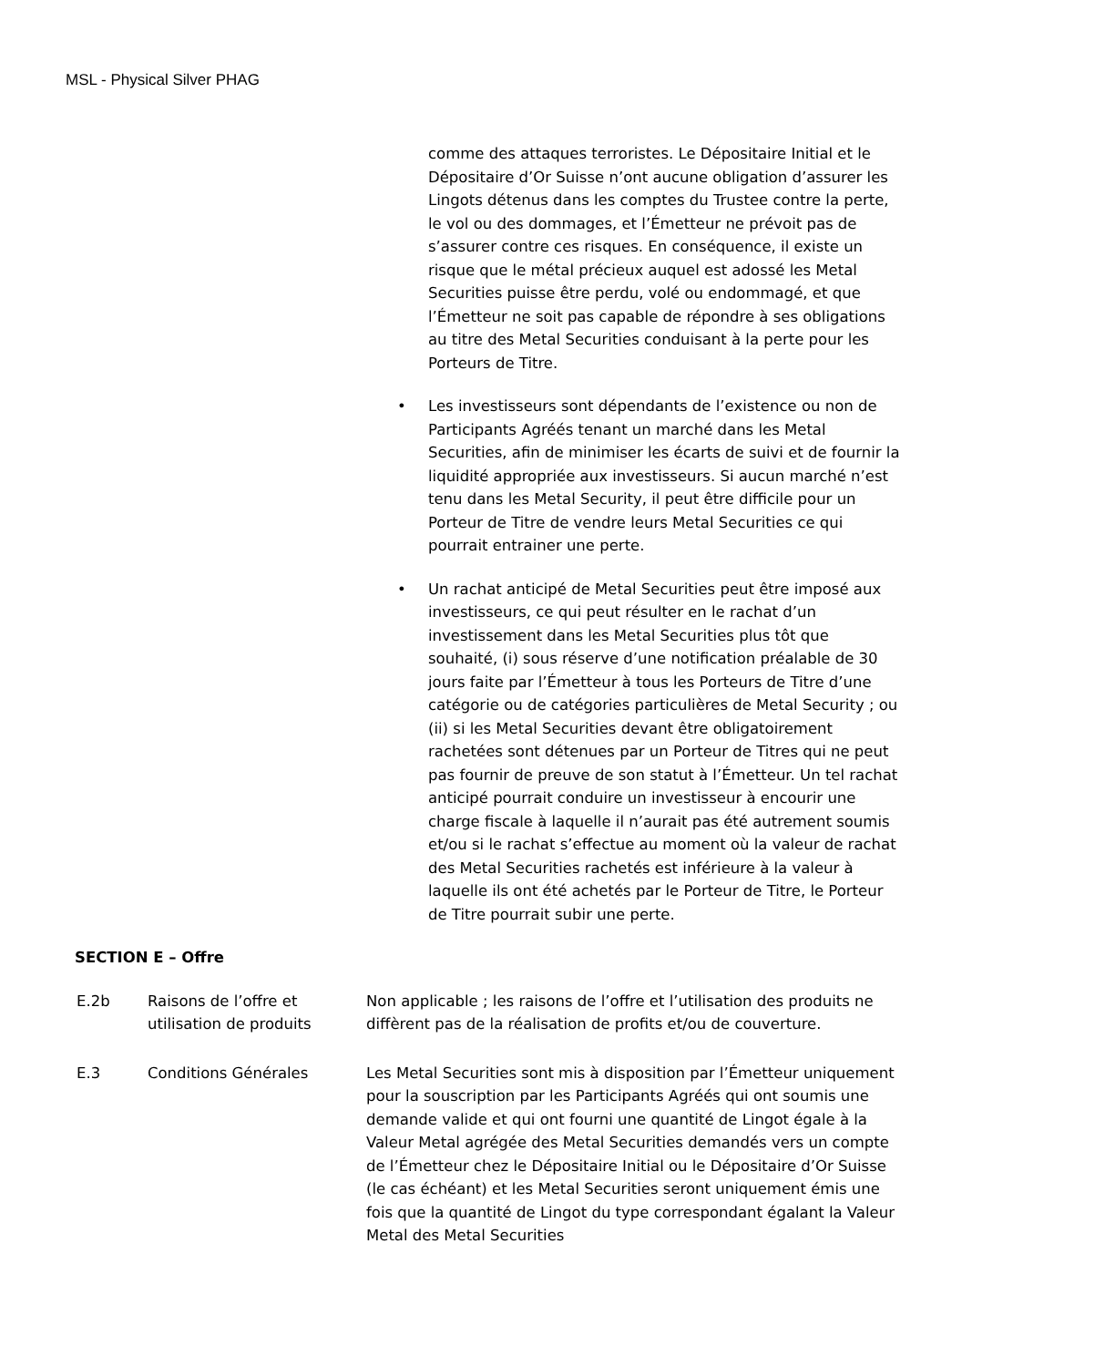MSL - Physical Silver PHAG
comme des attaques terroristes. Le Dépositaire Initial et le Dépositaire d’Or Suisse n’ont aucune obligation d’assurer les Lingots détenus dans les comptes du Trustee contre la perte, le vol ou des dommages, et l’Émetteur ne prévoit pas de s’assurer contre ces risques. En conséquence, il existe un risque que le métal précieux auquel est adossé les Metal Securities puisse être perdu, volé ou endommagé, et que l’Émetteur ne soit pas capable de répondre à ses obligations au titre des Metal Securities conduisant à la perte pour les Porteurs de Titre.
• Les investisseurs sont dépendants de l’existence ou non de Participants Agréés tenant un marché dans les Metal Securities, afin de minimiser les écarts de suivi et de fournir la liquidité appropriée aux investisseurs. Si aucun marché n’est tenu dans les Metal Security, il peut être difficile pour un Porteur de Titre de vendre leurs Metal Securities ce qui pourrait entrainer une perte.
• Un rachat anticipé de Metal Securities peut être imposé aux investisseurs, ce qui peut résulter en le rachat d’un investissement dans les Metal Securities plus tôt que souhaité, (i) sous réserve d’une notification préalable de 30 jours faite par l’Émetteur à tous les Porteurs de Titre d’une catégorie ou de catégories particulières de Metal Security ; ou (ii) si les Metal Securities devant être obligatoirement rachetées sont détenues par un Porteur de Titres qui ne peut pas fournir de preuve de son statut à l’Émetteur. Un tel rachat anticipé pourrait conduire un investisseur à encourir une charge fiscale à laquelle il n’aurait pas été autrement soumis et/ou si le rachat s’effectue au moment où la valeur de rachat des Metal Securities rachetés est inférieure à la valeur à laquelle ils ont été achetés par le Porteur de Titre, le Porteur de Titre pourrait subir une perte.
SECTION E – Offre
E.2b Raisons de l’offre et utilisation de produits
Non applicable ; les raisons de l’offre et l’utilisation des produits ne diffèrent pas de la réalisation de profits et/ou de couverture.
E.3 Conditions Générales Les Metal Securities sont mis à disposition par l’Émetteur uniquement pour la souscription par les Participants Agréés qui ont soumis une demande valide et qui ont fourni une quantité de Lingot égale à la Valeur Metal agrégée des Metal Securities demandés vers un compte de l’Émetteur chez le Dépositaire Initial ou le Dépositaire d’Or Suisse (le cas échéant) et les Metal Securities seront uniquement émis une fois que la quantité de Lingot du type correspondant égalant la Valeur Metal des Metal Securities